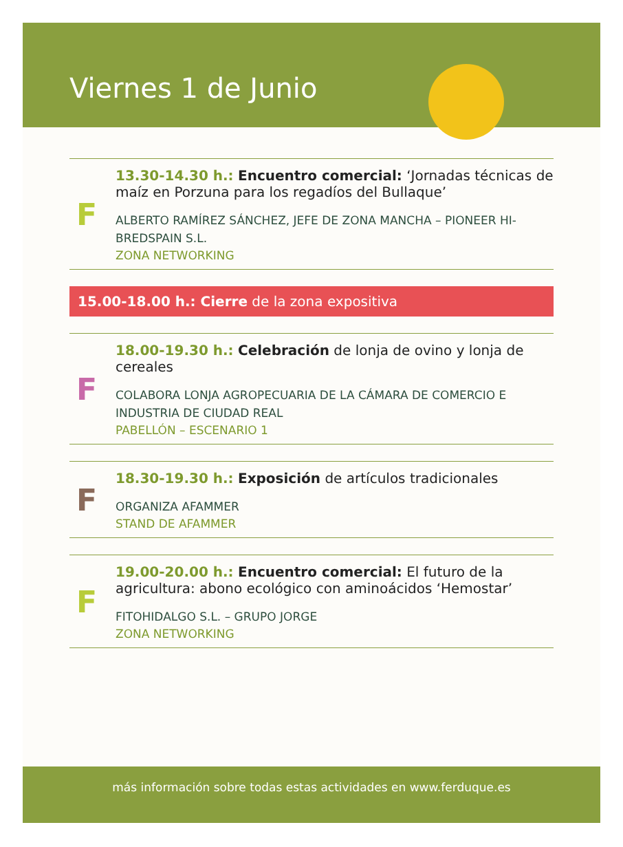Viernes 1 de Junio
F
13.30-14.30 h.: Encuentro comercial: ‘Jornadas técnicas de maíz en Porzuna para los regadíos del Bullaque’
ALBERTO RAMÍREZ SÁNCHEZ, JEFE DE ZONA MANCHA – PIONEER HI-BREDSPAIN S.L.
ZONA NETWORKING
15.00-18.00 h.: Cierre de la zona expositiva
F
18.00-19.30 h.: Celebración de lonja de ovino y lonja de cereales
COLABORA LONJA AGROPECUARIA DE LA CÁMARA DE COMERCIO E INDUSTRIA DE CIUDAD REAL
PABELLÓN – ESCENARIO 1
F
18.30-19.30 h.: Exposición de artículos tradicionales
ORGANIZA AFAMMER
STAND DE AFAMMER
F
19.00-20.00 h.: Encuentro comercial: El futuro de la agricultura: abono ecológico con aminoácidos ‘Hemostar’
FITOHIDALGO S.L. – GRUPO JORGE
ZONA NETWORKING
más información sobre todas estas actividades en www.ferduque.es